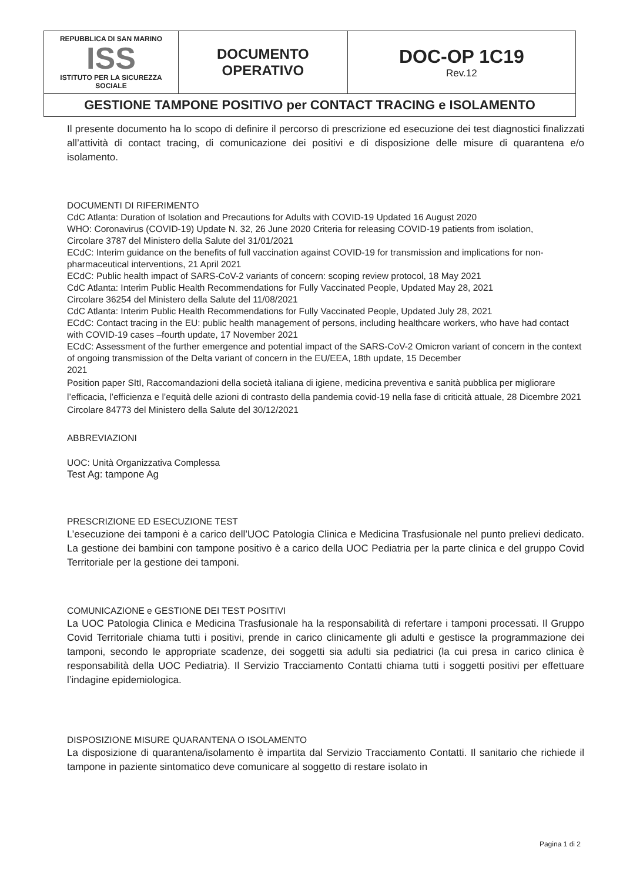| REPUBBLICA DI SAN MARINO ISS ISTITUTO PER LA SICUREZZA SOCIALE | DOCUMENTO OPERATIVO | DOC-OP 1C19 Rev.12 |
| GESTIONE TAMPONE POSITIVO per CONTACT TRACING e ISOLAMENTO | | |
Il presente documento ha lo scopo di definire il percorso di prescrizione ed esecuzione dei test diagnostici finalizzati all’attività di contact tracing, di comunicazione dei positivi e di disposizione delle misure di quarantena e/o isolamento.
DOCUMENTI DI RIFERIMENTO
CdC Atlanta: Duration of Isolation and Precautions for Adults with COVID-19 Updated 16 August 2020
WHO: Coronavirus (COVID-19) Update N. 32, 26 June 2020 Criteria for releasing COVID-19 patients from isolation,
Circolare 3787 del Ministero della Salute del 31/01/2021
ECdC: Interim guidance on the benefits of full vaccination against COVID-19 for transmission and implications for non-pharmaceutical interventions, 21 April 2021
ECdC: Public health impact of SARS-CoV-2 variants of concern: scoping review protocol, 18 May 2021
CdC Atlanta: Interim Public Health Recommendations for Fully Vaccinated People, Updated May 28, 2021
Circolare 36254 del Ministero della Salute del 11/08/2021
CdC Atlanta: Interim Public Health Recommendations for Fully Vaccinated People, Updated July 28, 2021
ECdC: Contact tracing in the EU: public health management of persons, including healthcare workers, who have had contact with COVID-19 cases –fourth update, 17 November 2021
ECdC: Assessment of the further emergence and potential impact of the SARS-CoV-2 Omicron variant of concern in the context of ongoing transmission of the Delta variant of concern in the EU/EEA, 18th update, 15 December
2021
Position paper SItI, Raccomandazioni della società italiana di igiene, medicina preventiva e sanità pubblica per migliorare l’efficacia, l’efficienza e l’equità delle azioni di contrasto della pandemia covid-19 nella fase di criticità attuale, 28 Dicembre 2021
Circolare 84773 del Ministero della Salute del 30/12/2021
ABBREVIAZIONI
UOC: Unità Organizzativa Complessa
Test Ag: tampone Ag
PRESCRIZIONE ED ESECUZIONE TEST
L’esecuzione dei tamponi è a carico dell’UOC Patologia Clinica e Medicina Trasfusionale nel punto prelievi dedicato. La gestione dei bambini con tampone positivo è a carico della UOC Pediatria per la parte clinica e del gruppo Covid Territoriale per la gestione dei tamponi.
COMUNICAZIONE e GESTIONE DEI TEST POSITIVI
La UOC Patologia Clinica e Medicina Trasfusionale ha la responsabilità di refertare i tamponi processati. Il Gruppo Covid Territoriale chiama tutti i positivi, prende in carico clinicamente gli adulti e gestisce la programmazione dei tamponi, secondo le appropriate scadenze, dei soggetti sia adulti sia pediatrici (la cui presa in carico clinica è responsabilità della UOC Pediatria). Il Servizio Tracciamento Contatti chiama tutti i soggetti positivi per effettuare l’indagine epidemiologica.
DISPOSIZIONE MISURE QUARANTENA O ISOLAMENTO
La disposizione di quarantena/isolamento è impartita dal Servizio Tracciamento Contatti. Il sanitario che richiede il tampone in paziente sintomatico deve comunicare al soggetto di restare isolato in
Pagina 1 di 2